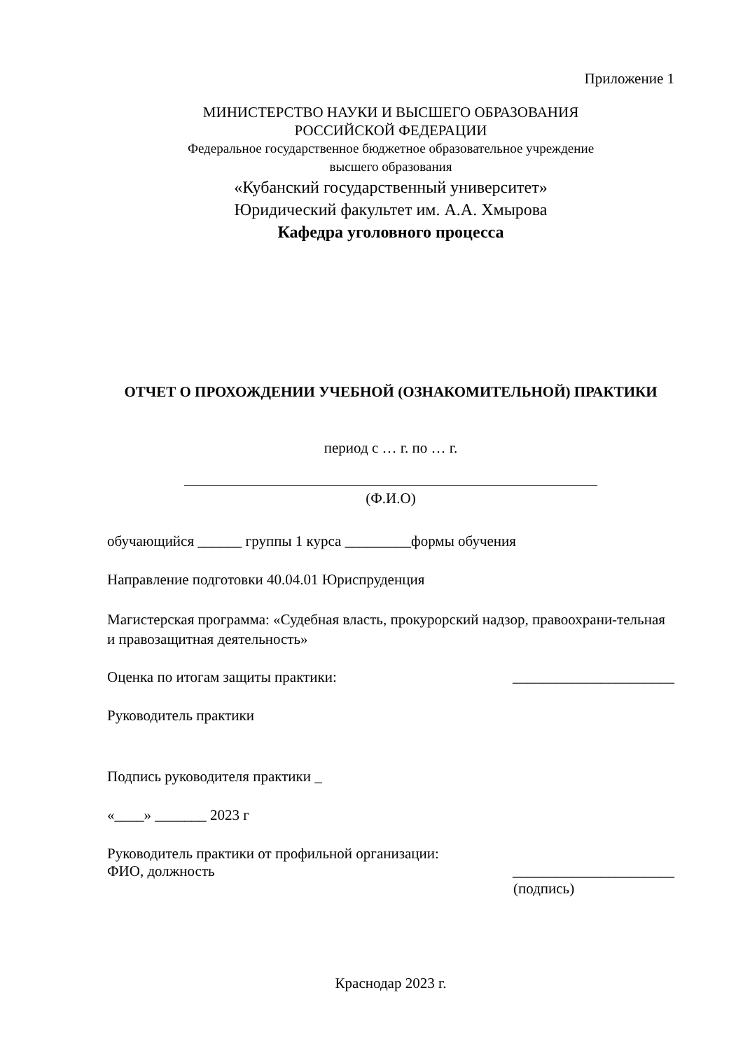Приложение 1
МИНИСТЕРСТВО НАУКИ И ВЫСШЕГО ОБРАЗОВАНИЯ
РОССИЙСКОЙ ФЕДЕРАЦИИ
Федеральное государственное бюджетное образовательное учреждение
высшего образования
«Кубанский государственный университет»
Юридический факультет им. А.А. Хмырова
Кафедра уголовного процесса
ОТЧЕТ О ПРОХОЖДЕНИИ УЧЕБНОЙ (ОЗНАКОМИТЕЛЬНОЙ) ПРАКТИКИ
период с … г. по … г.
(Ф.И.О)
обучающийся ______ группы 1 курса _________формы обучения
Направление подготовки 40.04.01 Юриспруденция
Магистерская программа: «Судебная власть, прокурорский надзор, правоохрани-тельная и правозащитная деятельность»
Оценка по итогам защиты практики: ______________________
Руководитель практики
Подпись руководителя практики _
«____» _______ 2023 г
Руководитель практики от профильной организации:
ФИО, должность ______________________
(подпись)
Краснодар 2023 г.